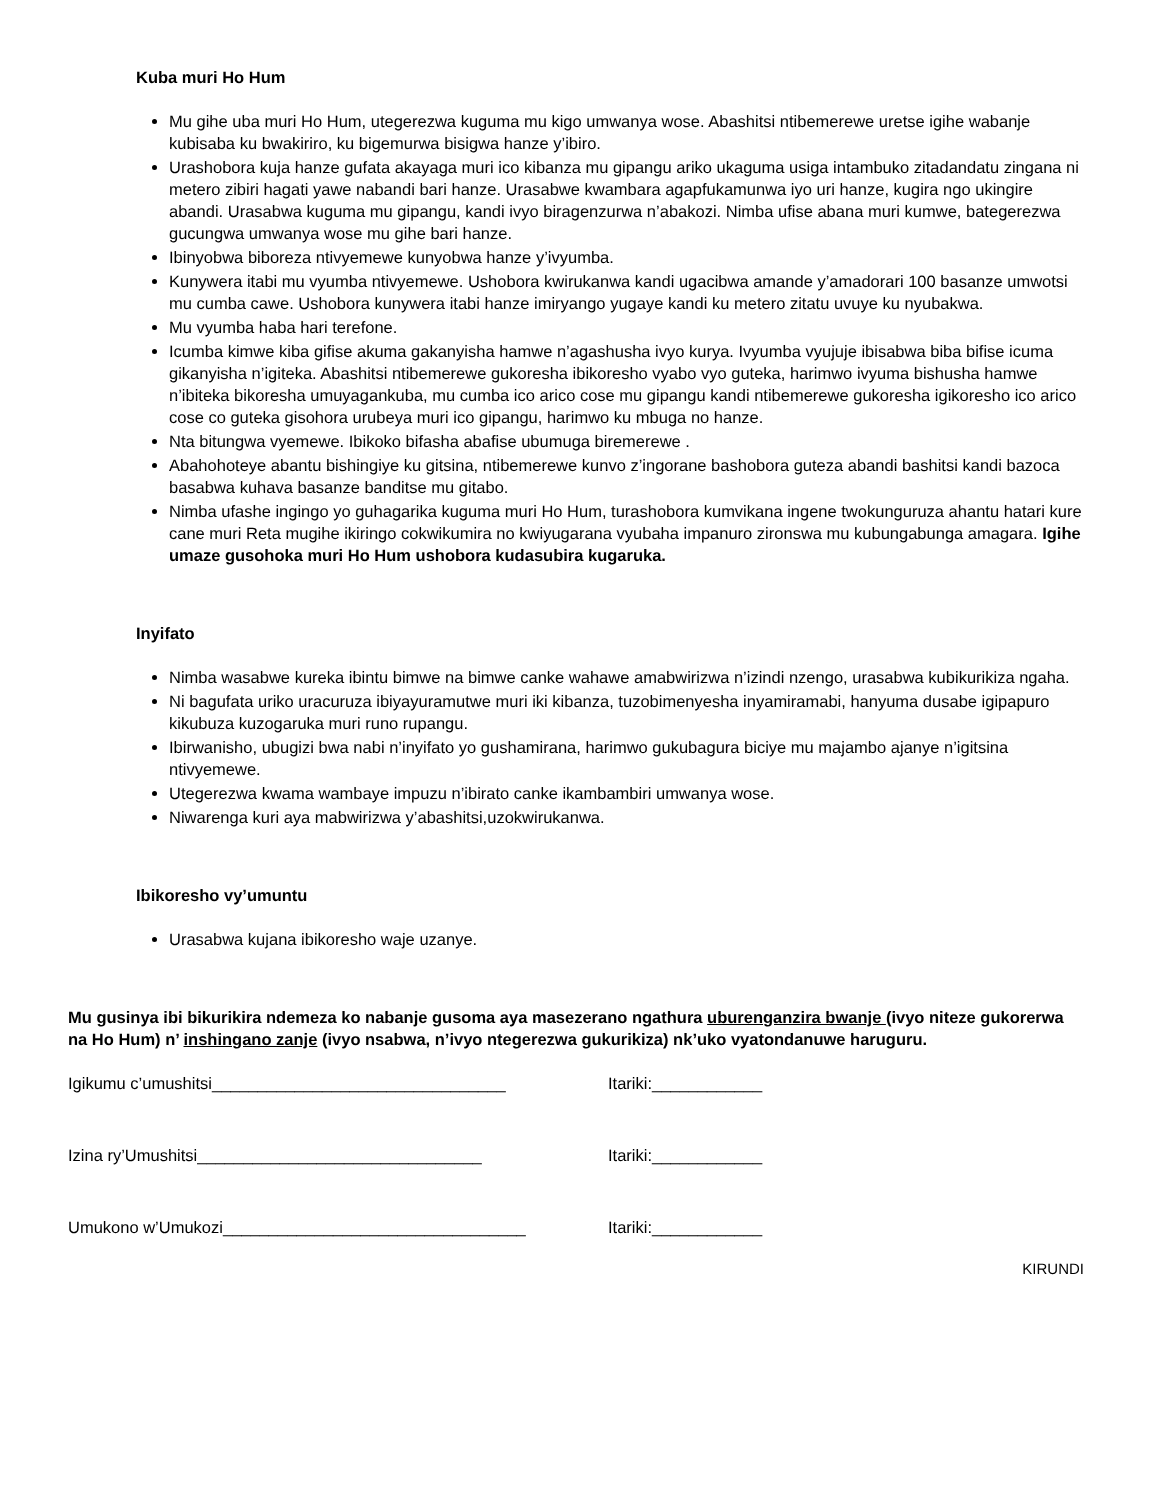Kuba muri Ho Hum
Mu gihe uba muri Ho Hum, utegerezwa kuguma mu kigo umwanya wose. Abashitsi ntibemerewe uretse igihe wabanje kubisaba ku bwakiriro, ku bigemurwa bisigwa hanze y’ibiro.
Urashobora kuja hanze gufata akayaga muri ico kibanza mu gipangu ariko ukaguma usiga intambuko zitadandatu zingana ni metero zibiri hagati yawe nabandi bari hanze. Urasabwe kwambara agapfukamunwa iyo uri hanze, kugira ngo ukingire abandi. Urasabwa kuguma mu gipangu, kandi ivyo biragenzurwa n’abakozi. Nimba ufise abana muri kumwe, bategerezwa gucungwa umwanya wose mu gihe bari hanze.
Ibinyobwa biboreza ntivyemewe kunyobwa hanze y’ivyumba.
Kunywera itabi mu vyumba ntivyemewe. Ushobora kwirukanwa kandi ugacibwa amande y’amadorari 100 basanze umwotsi mu cumba cawe. Ushobora kunywera itabi hanze imiryango yugaye kandi ku metero zitatu uvuye ku nyubakwa.
Mu vyumba haba hari terefone.
Icumba kimwe kiba gifise akuma gakanyisha hamwe n’agashusha ivyo kurya. Ivyumba vyujuje ibisabwa biba bifise icuma gikanyisha n’igiteka. Abashitsi ntibemerewe gukoresha ibikoresho vyabo vyo guteka, harimwo ivyuma bishusha hamwe n’ibiteka bikoresha umuyagankuba, mu cumba ico arico cose mu gipangu kandi ntibemerewe gukoresha igikoresho ico arico cose co guteka gisohora urubeya muri ico gipangu, harimwo ku mbuga no hanze.
Nta bitungwa vyemewe. Ibikoko bifasha abafise ubumuga biremerewe .
Abahohoteye abantu bishingiye ku gitsina, ntibemerewe kunvo z’ingorane bashobora guteza abandi bashitsi kandi bazoca basabwa kuhava basanze banditse mu gitabo.
Nimba ufashe ingingo yo guhagarika kuguma muri Ho Hum, turashobora kumvikana ingene twokunguruza ahantu hatari kure cane muri Reta mugihe ikiringo cokwikumira no kwiyugarana vyubaha impanuro zironswa mu kubungabunga amagara. Igihe umaze gusohoka muri Ho Hum ushobora kudasubira kugaruka.
Inyifato
Nimba wasabwe kureka ibintu bimwe na bimwe canke wahawe amabwirizwa n’izindi nzengo, urasabwa kubikurikiza ngaha.
Ni bagufata uriko uracuruza ibiyayuramutwe muri iki kibanza, tuzobimenyesha inyamiramabi, hanyuma dusabe igipapuro kikubuza kuzogaruka muri runo rupangu.
Ibirwanisho, ubugizi bwa nabi n’inyifato yo gushamirana, harimwo gukubagura biciye mu majambo ajanye n’igitsina ntivyemewe.
Utegerezwa kwama wambaye impuzu n’ibirato canke ikambambiri umwanya wose.
Niwarenga kuri aya mabwirizwa y’abashitsi,uzokwirukanwa.
Ibikoresho vy’umuntu
Urasabwa kujana ibikoresho waje uzanye.
Mu gusinya ibi bikurikira ndemeza ko nabanje gusoma aya masezerano ngathura uburenganzira bwanje (ivyo niteze gukorerwa na Ho Hum) n’ inshingano zanje (ivyo nsabwa, n’ivyo ntegerezwa gukurikiza) nk’uko vyatondanuwe haruguru.
Igikumu c’umushitsi________________________________ Itariki:____________
Izina ry’Umushitsi_______________________________ Itariki:____________
Umukono w’Umukozi_________________________________ Itariki:____________
KIRUNDI